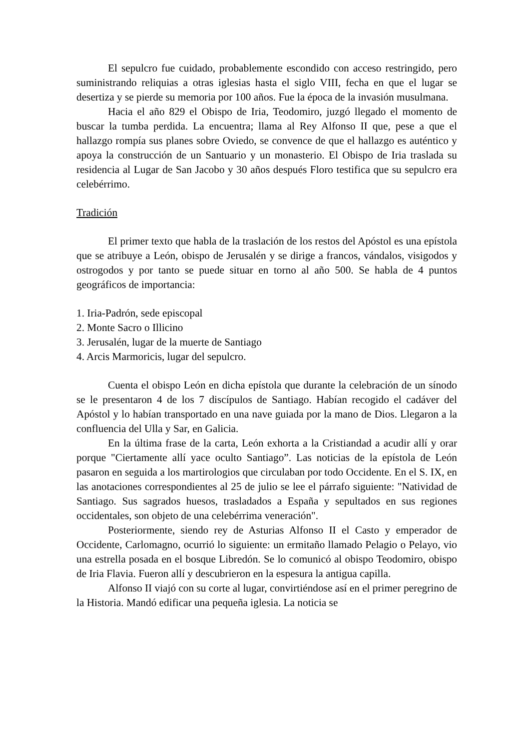El sepulcro fue cuidado, probablemente escondido con acceso restringido, pero suministrando reliquias a otras iglesias hasta el siglo VIII, fecha en que el lugar se desertiza y se pierde su memoria por 100 años. Fue la época de la invasión musulmana.
Hacia el año 829 el Obispo de Iria, Teodomiro, juzgó llegado el momento de buscar la tumba perdida. La encuentra; llama al Rey Alfonso II que, pese a que el hallazgo rompía sus planes sobre Oviedo, se convence de que el hallazgo es auténtico y apoya la construcción de un Santuario y un monasterio. El Obispo de Iria traslada su residencia al Lugar de San Jacobo y 30 años después Floro testifica que su sepulcro era celebérrimo.
Tradición
El primer texto que habla de la traslación de los restos del Apóstol es una epístola que se atribuye a León, obispo de Jerusalén y se dirige a francos, vándalos, visigodos y ostrogodos y por tanto se puede situar en torno al año 500. Se habla de 4 puntos geográficos de importancia:
1. Iria-Padrón, sede episcopal
2. Monte Sacro o Illicino
3. Jerusalén, lugar de la muerte de Santiago
4. Arcis Marmoricis, lugar del sepulcro.
Cuenta el obispo León en dicha epístola que durante la celebración de un sínodo se le presentaron 4 de los 7 discípulos de Santiago. Habían recogido el cadáver del Apóstol y lo habían transportado en una nave guiada por la mano de Dios. Llegaron a la confluencia del Ulla y Sar, en Galicia.
En la última frase de la carta, León exhorta a la Cristiandad a acudir allí y orar porque "Ciertamente allí yace oculto Santiago”. Las noticias de la epístola de León pasaron en seguida a los martirologios que circulaban por todo Occidente. En el S. IX, en las anotaciones correspondientes al 25 de julio se lee el párrafo siguiente: "Natividad de Santiago. Sus sagrados huesos, trasladados a España y sepultados en sus regiones occidentales, son objeto de una celebérrima veneración".
Posteriormente, siendo rey de Asturias Alfonso II el Casto y emperador de Occidente, Carlomagno, ocurrió lo siguiente: un ermitaño llamado Pelagio o Pelayo, vio una estrella posada en el bosque Libredón. Se lo comunicó al obispo Teodomiro, obispo de Iria Flavia. Fueron allí y descubrieron en la espesura la antigua capilla.
Alfonso II viajó con su corte al lugar, convirtiéndose así en el primer peregrino de la Historia. Mandó edificar una pequeña iglesia. La noticia se